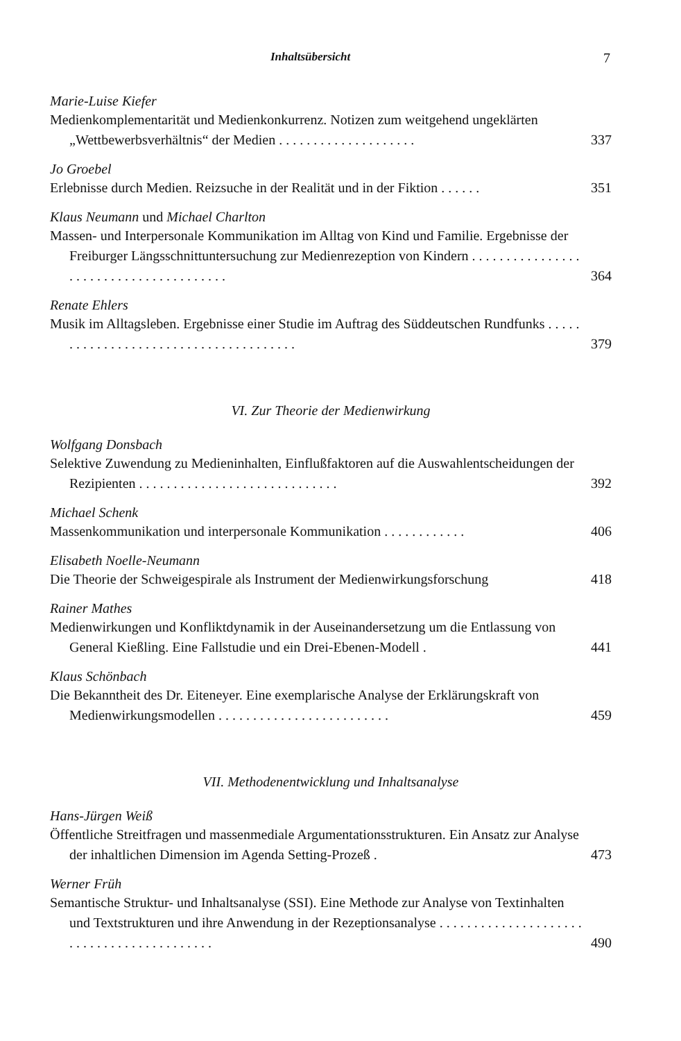Inhaltsübersicht 7
Marie-Luise Kiefer
Medienkomplementarität und Medienkonkurrenz. Notizen zum weitgehend ungeklärten „Wettbewerbsverhältnis“ der Medien . . . . . . . . . . . . . . . . . . . . 337
Jo Groebel
Erlebnisse durch Medien. Reizsuche in der Realität und in der Fiktion . . . . . . 351
Klaus Neumann und Michael Charlton
Massen- und Interpersonale Kommunikation im Alltag von Kind und Familie. Ergebnisse der Freiburger Längsschnittuntersuchung zur Medienrezeption von Kindern . . . . . . . . . . . . . . . . . . . . . . . . . . . . . . . . . . . . . . . 364
Renate Ehlers
Musik im Alltagsleben. Ergebnisse einer Studie im Auftrag des Süddeutschen Rundfunks . . . . . . . . . . . . . . . . . . . . . . . . . . . . . . . . . . . . . . 379
VI. Zur Theorie der Medienwirkung
Wolfgang Donsbach
Selektive Zuwendung zu Medieninhalten, Einflußfaktoren auf die Auswahlentscheidungen der Rezipienten . . . . . . . . . . . . . . . . . . . . . . . . . . . . . 392
Michael Schenk
Massenkommunikation und interpersonale Kommunikation . . . . . . . . . . . . 406
Elisabeth Noelle-Neumann
Die Theorie der Schweigespirale als Instrument der Medienwirkungsforschung 418
Rainer Mathes
Medienwirkungen und Konfliktdynamik in der Auseinandersetzung um die Entlassung von General Kießling. Eine Fallstudie und ein Drei-Ebenen-Modell . 441
Klaus Schönbach
Die Bekanntheit des Dr. Eiteneyer. Eine exemplarische Analyse der Erklärungskraft von Medienwirkungsmodellen . . . . . . . . . . . . . . . . . . . . . . . . . 459
VII. Methodenentwicklung und Inhaltsanalyse
Hans-Jürgen Weiß
Öffentliche Streitfragen und massenmediale Argumentationsstrukturen. Ein Ansatz zur Analyse der inhaltlichen Dimension im Agenda Setting-Prozeß . 473
Werner Früh
Semantische Struktur- und Inhaltsanalyse (SSI). Eine Methode zur Analyse von Textinhalten und Textstrukturen und ihre Anwendung in der Rezeptionsanalyse . . . . . . . . . . . . . . . . . . . . . . . . . . . . . . . . . . . . . . . . . . 490